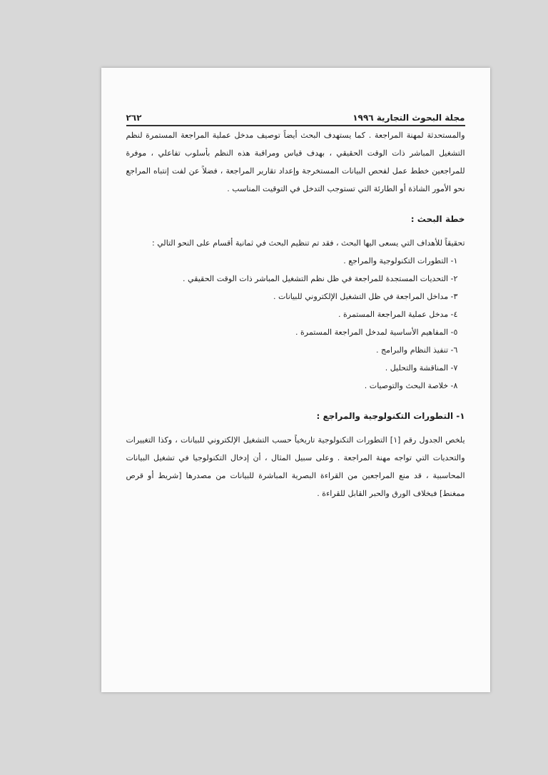مجلة البحوث التجارية ١٩٩٦ ٢٦٢
والمستحدثة لمهنة المراجعة . كما يستهدف البحث أيضاً توصيف مدخل عملية المراجعة المستمرة لنظم التشغيل المباشر ذات الوقت الحقيقي ، بهدف قياس ومراقبة هذه النظم بأسلوب تفاعلي ، موفرة للمراجعين خطط عمل لفحص البيانات المستخرجة وإعداد تقارير المراجعة ، فضلاً عن لفت إنتباه المراجع نحو الأمور الشاذة أو الطارئة التي تستوجب التدخل في التوقيت المناسب .
خطة البحث :
تحقيقاً للأهداف التي يسعى اليها البحث ، فقد تم تنظيم البحث في ثمانية أقسام على النحو التالي :
١- التطورات التكنولوجية والمراجع .
٢- التحديات المستجدة للمراجعة في ظل نظم التشغيل المباشر ذات الوقت الحقيقي .
٣- مداخل المراجعة في ظل التشغيل الإلكتروني للبيانات .
٤- مدخل عملية المراجعة المستمرة .
٥- المفاهيم الأساسية لمدخل المراجعة المستمرة .
٦- تنفيذ النظام والبرامج .
٧- المناقشة والتحليل .
٨- خلاصة البحث والتوصيات .
١- التطورات التكنولوجية والمراجع :
يلخص الجدول رقم [١] التطورات التكنولوجية تاريخياً حسب التشغيل الإلكتروني للبيانات ، وكذا التغييرات والتحديات التي تواجه مهنة المراجعة . وعلى سبيل المثال ، أن إدخال التكنولوجيا في تشغيل البيانات المحاسبية ، قد منع المراجعين من القراءة البصرية المباشرة للبيانات من مصدرها [شريط أو قرص ممغنط] فبخلاف الورق والحبر القابل للقراءة .